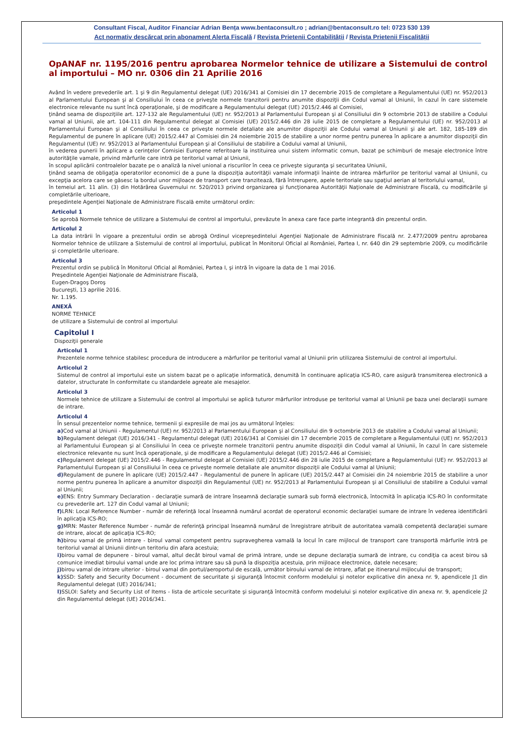Consultant Fiscal, Auditor Financiar Adrian Bența www.bentaconsult.ro ; adrian@bentaconsult.ro tel: 0723 530 139
Act normativ descărcat prin abonament Alerta Fiscală / Revista Prietenii Contabilității / Revista Prietenii Fiscalității
OpANAF nr. 1195/2016 pentru aprobarea Normelor tehnice de utilizare a Sistemului de control al importului – MO nr. 0306 din 21 Aprilie 2016
Având în vedere prevederile art. 1 şi 9 din Regulamentul delegat (UE) 2016/341 al Comisiei din 17 decembrie 2015 de completare a Regulamentului (UE) nr. 952/2013 al Parlamentului European şi al Consiliului în ceea ce priveşte normele tranzitorii pentru anumite dispoziţii din Codul vamal al Uniunii, în cazul în care sistemele electronice relevante nu sunt încă operaţionale, şi de modificare a Regulamentului delegat (UE) 2015/2.446 al Comisiei,
ţinând seama de dispoziţiile art. 127-132 ale Regulamentului (UE) nr. 952/2013 al Parlamentului European şi al Consiliului din 9 octombrie 2013 de stabilire a Codului vamal al Uniunii, ale art. 104-111 din Regulamentul delegat al Comisiei (UE) 2015/2.446 din 28 iulie 2015 de completare a Regulamentului (UE) nr. 952/2013 al Parlamentului European şi al Consiliului în ceea ce priveşte normele detaliate ale anumitor dispoziţii ale Codului vamal al Uniunii şi ale art. 182, 185-189 din Regulamentul de punere în aplicare (UE) 2015/2.447 al Comisiei din 24 noiembrie 2015 de stabilire a unor norme pentru punerea în aplicare a anumitor dispoziţii din Regulamentul (UE) nr. 952/2013 al Parlamentului European şi al Consiliului de stabilire a Codului vamal al Uniunii,
în vederea punerii în aplicare a cerinţelor Comisiei Europene referitoare la instituirea unui sistem informatic comun, bazat pe schimburi de mesaje electronice între autorităţile vamale, privind mărfurile care intră pe teritoriul vamal al Uniunii,
în scopul aplicării controalelor bazate pe o analiză la nivel unional a riscurilor în ceea ce priveşte siguranţa şi securitatea Uniunii,
ţinând seama de obligaţia operatorilor economici de a pune la dispoziţia autorităţii vamale informaţii înainte de intrarea mărfurilor pe teritoriul vamal al Uniunii, cu excepţia acelora care se găsesc la bordul unor mijloace de transport care tranzitează, fără întrerupere, apele teritoriale sau spaţiul aerian al teritoriului vamal,
în temeiul art. 11 alin. (3) din Hotărârea Guvernului nr. 520/2013 privind organizarea şi funcţionarea Autorităţii Naţionale de Administrare Fiscală, cu modificările şi completările ulterioare,
preşedintele Agenţiei Naţionale de Administrare Fiscală emite următorul ordin:
Articolul 1
Se aprobă Normele tehnice de utilizare a Sistemului de control al importului, prevăzute în anexa care face parte integrantă din prezentul ordin.
Articolul 2
La data intrării în vigoare a prezentului ordin se abrogă Ordinul vicepreşedintelui Agenţiei Naţionale de Administrare Fiscală nr. 2.477/2009 pentru aprobarea Normelor tehnice de utilizare a Sistemului de control al importului, publicat în Monitorul Oficial al României, Partea I, nr. 640 din 29 septembrie 2009, cu modificările şi completările ulterioare.
Articolul 3
Prezentul ordin se publică în Monitorul Oficial al României, Partea I, şi intră în vigoare la data de 1 mai 2016.
Preşedintele Agenţiei Naţionale de Administrare Fiscală,
Eugen-Dragoş Doroş
Bucureşti, 13 aprilie 2016.
Nr. 1.195.
ANEXĂ
NORME TEHNICE
de utilizare a Sistemului de control al importului
Capitolul I
Dispoziţii generale
Articolul 1
Prezentele norme tehnice stabilesc procedura de introducere a mărfurilor pe teritoriul vamal al Uniunii prin utilizarea Sistemului de control al importului.
Articolul 2
Sistemul de control al importului este un sistem bazat pe o aplicaţie informatică, denumită în continuare aplicaţia ICS-RO, care asigură transmiterea electronică a datelor, structurate în conformitate cu standardele agreate ale mesajelor.
Articolul 3
Normele tehnice de utilizare a Sistemului de control al importului se aplică tuturor mărfurilor introduse pe teritoriul vamal al Uniunii pe baza unei declaraţii sumare de intrare.
Articolul 4
În sensul prezentelor norme tehnice, termenii şi expresiile de mai jos au următorul înţeles:
a) Cod vamal al Uniunii - Regulamentul (UE) nr. 952/2013 al Parlamentului European şi al Consiliului din 9 octombrie 2013 de stabilire a Codului vamal al Uniunii;
b) Regulament delegat (UE) 2016/341 - Regulamentul delegat (UE) 2016/341 al Comisiei din 17 decembrie 2015 de completare a Regulamentului (UE) nr. 952/2013 al Parlamentului European şi al Consiliului în ceea ce priveşte normele tranzitorii pentru anumite dispoziţii din Codul vamal al Uniunii, în cazul în care sistemele electronice relevante nu sunt încă operaţionale, şi de modificare a Regulamentului delegat (UE) 2015/2.446 al Comisiei;
c) Regulament delegat (UE) 2015/2.446 - Regulamentul delegat al Comisiei (UE) 2015/2.446 din 28 iulie 2015 de completare a Regulamentului (UE) nr. 952/2013 al Parlamentului European şi al Consiliului în ceea ce priveşte normele detaliate ale anumitor dispoziţii ale Codului vamal al Uniunii;
d) Regulament de punere în aplicare (UE) 2015/2.447 - Regulamentul de punere în aplicare (UE) 2015/2.447 al Comisiei din 24 noiembrie 2015 de stabilire a unor norme pentru punerea în aplicare a anumitor dispoziţii din Regulamentul (UE) nr. 952/2013 al Parlamentului European şi al Consiliului de stabilire a Codului vamal al Uniunii;
e) ENS: Entry Summary Declaration - declaraţie sumară de intrare înseamnă declaraţie sumară sub formă electronică, întocmită în aplicaţia ICS-RO în conformitate cu prevederile art. 127 din Codul vamal al Uniunii;
f) LRN: Local Reference Number - număr de referinţă local înseamnă numărul acordat de operatorul economic declaraţiei sumare de intrare în vederea identificării în aplicaţia ICS-RO;
g) MRN: Master Reference Number - număr de referinţă principal înseamnă numărul de înregistrare atribuit de autoritatea vamală competentă declaraţiei sumare de intrare, alocat de aplicaţia ICS-RO;
h) birou vamal de primă intrare - biroul vamal competent pentru supravegherea vamală la locul în care mijlocul de transport care transportă mărfurile intră pe teritoriul vamal al Uniunii dintr-un teritoriu din afara acestuia;
i) birou vamal de depunere - biroul vamal, altul decât biroul vamal de primă intrare, unde se depune declaraţia sumară de intrare, cu condiţia ca acest birou să comunice imediat biroului vamal unde are loc prima intrare sau să pună la dispoziţia acestuia, prin mijloace electronice, datele necesare;
j) birou vamal de intrare ulterior - biroul vamal din portul/aeroportul de escală, următor biroului vamal de intrare, aflat pe itinerarul mijlocului de transport;
k) SSD: Safety and Security Document - document de securitate şi siguranţă întocmit conform modelului şi notelor explicative din anexa nr. 9, apendicele J1 din Regulamentul delegat (UE) 2016/341;
l) SSLOI: Safety and Security List of Items - lista de articole securitate şi siguranţă întocmită conform modelului şi notelor explicative din anexa nr. 9, apendicele J2 din Regulamentul delegat (UE) 2016/341.